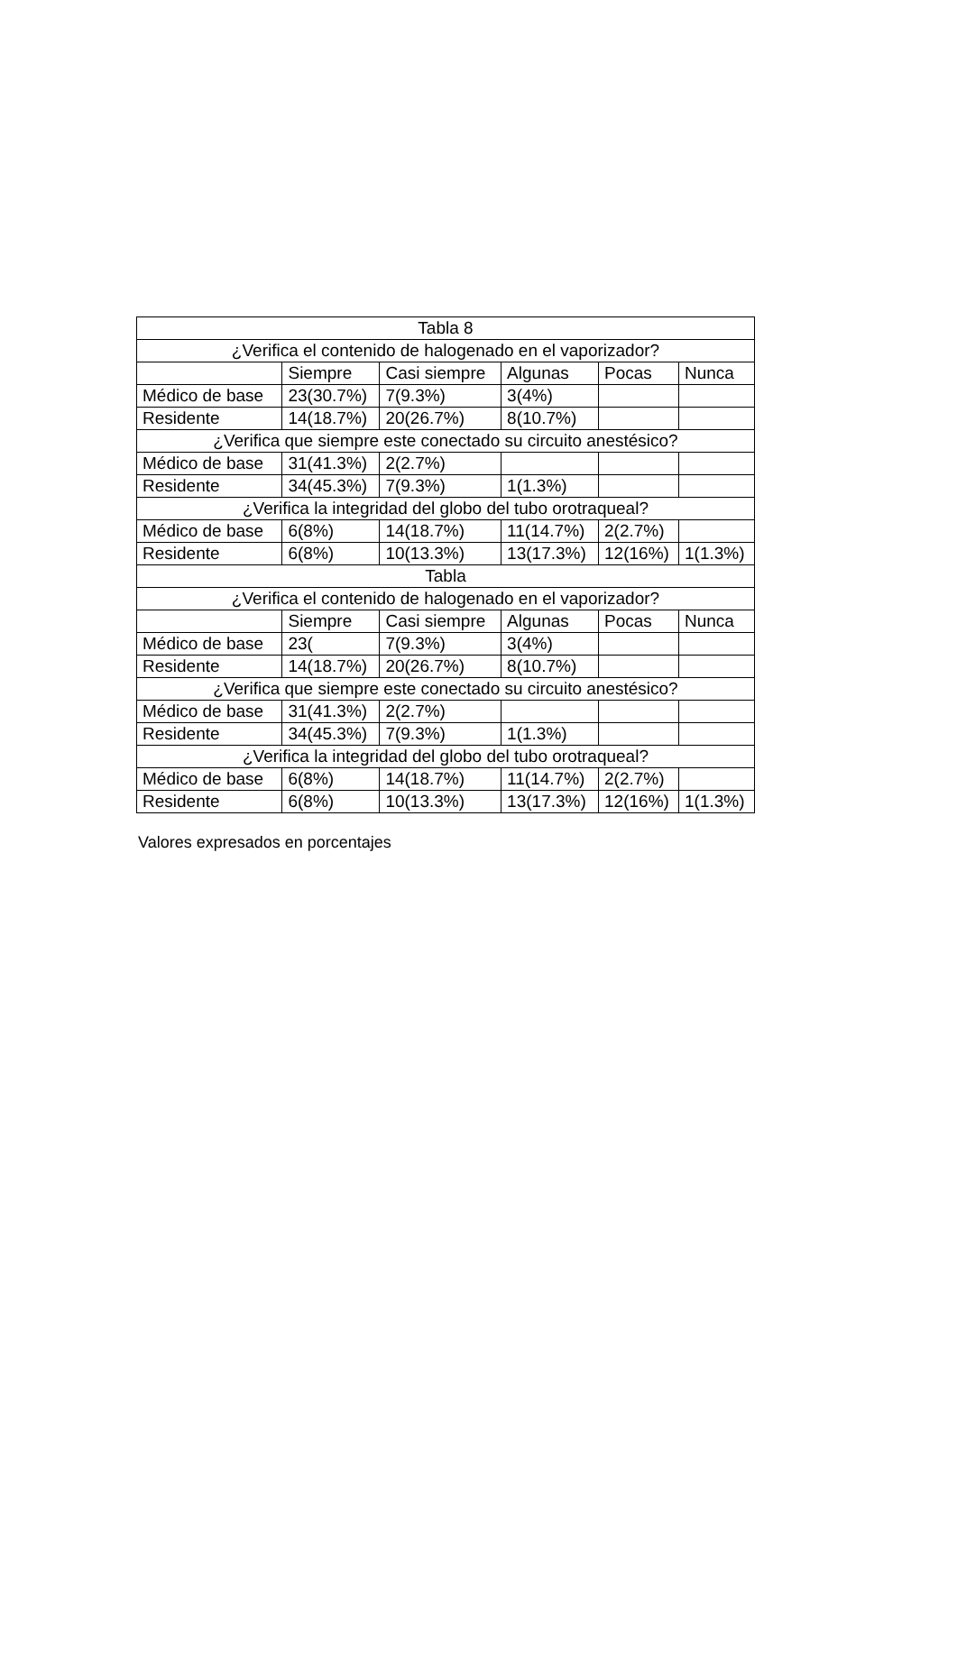| Tabla 8 | | | | | |
| ¿Verifica el contenido de halogenado en el vaporizador? | | | | | |
| | Siempre | Casi siempre | Algunas | Pocas | Nunca |
| Médico de base | 23(30.7%) | 7(9.3%) | 3(4%) | | |
| Residente | 14(18.7%) | 20(26.7%) | 8(10.7%) | | |
| ¿Verifica que siempre este conectado su circuito anestésico? | | | | | |
| Médico de base | 31(41.3%) | 2(2.7%) | | | |
| Residente | 34(45.3%) | 7(9.3%) | 1(1.3%) | | |
| ¿Verifica la integridad del globo del tubo orotraqueal? | | | | | |
| Médico de base | 6(8%) | 14(18.7%) | 11(14.7%) | 2(2.7%) | |
| Residente | 6(8%) | 10(13.3%) | 13(17.3%) | 12(16%) | 1(1.3%) |
| Tabla | | | | | |
| ¿Verifica el contenido de halogenado en el vaporizador? | | | | | |
| | Siempre | Casi siempre | Algunas | Pocas | Nunca |
| Médico de base | 23( | 7(9.3%) | 3(4%) | | |
| Residente | 14(18.7%) | 20(26.7%) | 8(10.7%) | | |
| ¿Verifica que siempre este conectado su circuito anestésico? | | | | | |
| Médico de base | 31(41.3%) | 2(2.7%) | | | |
| Residente | 34(45.3%) | 7(9.3%) | 1(1.3%) | | |
| ¿Verifica la integridad del globo del tubo orotraqueal? | | | | | |
| Médico de base | 6(8%) | 14(18.7%) | 11(14.7%) | 2(2.7%) | |
| Residente | 6(8%) | 10(13.3%) | 13(17.3%) | 12(16%) | 1(1.3%) |
Valores expresados en porcentajes